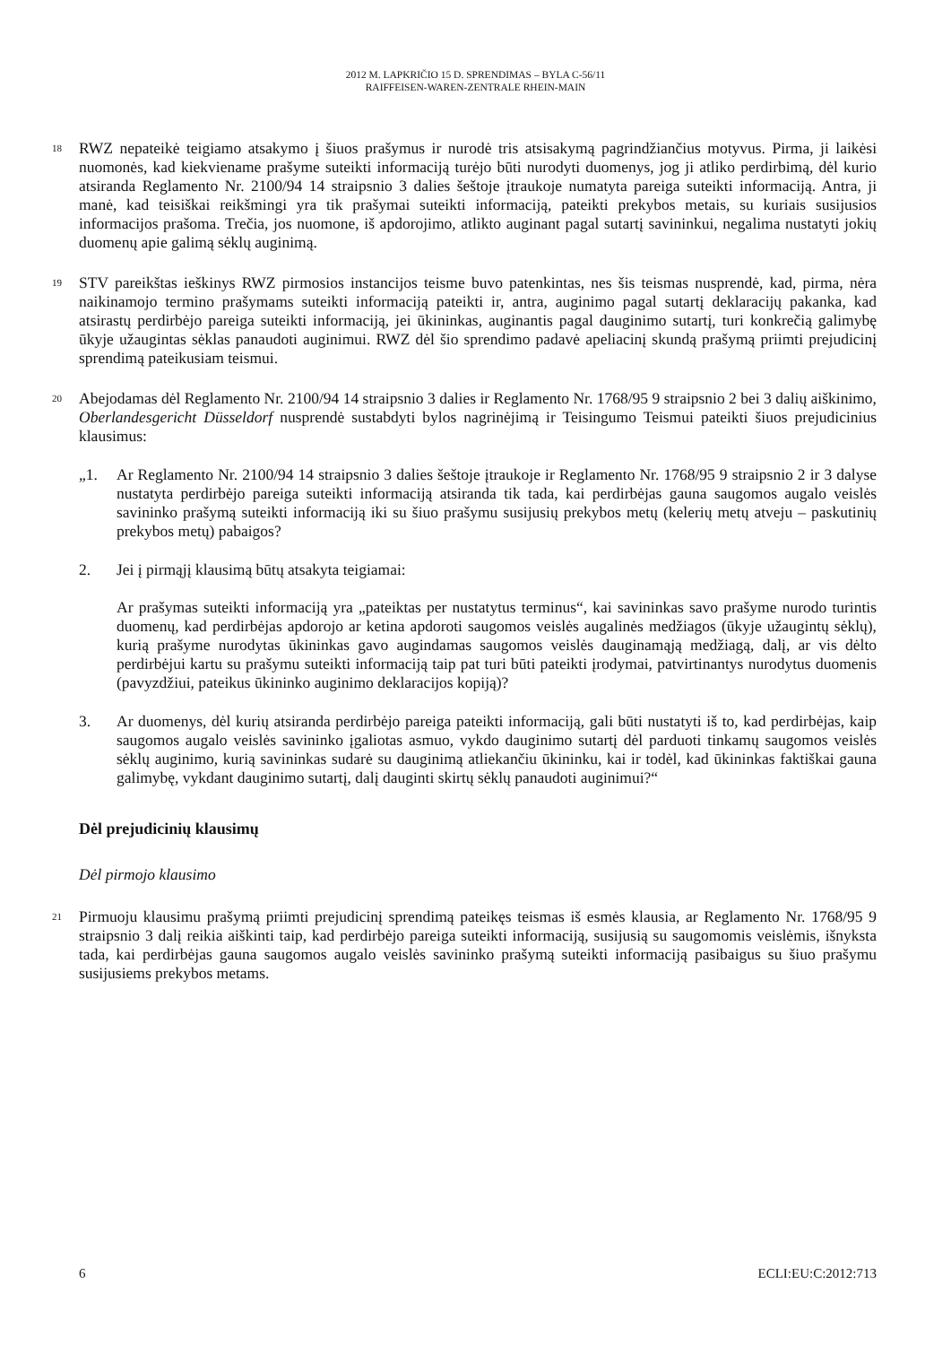2012 M. LAPKRIČIO 15 D. SPRENDIMAS – BYLA C-56/11
RAIFFEISEN-WAREN-ZENTRALE RHEIN-MAIN
18
RWZ nepateikė teigiamo atsakymo į šiuos prašymus ir nurodė tris atsisakymą pagrindžiančius motyvus. Pirma, ji laikėsi nuomonės, kad kiekviename prašyme suteikti informaciją turėjo būti nurodyti duomenys, jog ji atliko perdirbimą, dėl kurio atsiranda Reglamento Nr. 2100/94 14 straipsnio 3 dalies šeštoje įtraukoje numatyta pareiga suteikti informaciją. Antra, ji manė, kad teisiškai reikšmingi yra tik prašymai suteikti informaciją, pateikti prekybos metais, su kuriais susijusios informacijos prašoma. Trečia, jos nuomone, iš apdorojimo, atlikto auginant pagal sutartį savininkui, negalima nustatyti jokių duomenų apie galimą sėklų auginimą.
19
STV pareikštas ieškinys RWZ pirmosios instancijos teisme buvo patenkintas, nes šis teismas nusprendė, kad, pirma, nėra naikinamojo termino prašymams suteikti informaciją pateikti ir, antra, auginimo pagal sutartį deklaracijų pakanka, kad atsirastų perdirbėjo pareiga suteikti informaciją, jei ūkininkas, auginantis pagal dauginimo sutartį, turi konkrečią galimybę ūkyje užaugintas sėklas panaudoti auginimui. RWZ dėl šio sprendimo padavė apeliacinį skundą prašymą priimti prejudicinį sprendimą pateikusiam teismui.
20
Abejodamas dėl Reglamento Nr. 2100/94 14 straipsnio 3 dalies ir Reglamento Nr. 1768/95 9 straipsnio 2 bei 3 dalių aiškinimo, Oberlandesgericht Düsseldorf nusprendė sustabdyti bylos nagrinėjimą ir Teisingumo Teismui pateikti šiuos prejudicinius klausimus:
„1. Ar Reglamento Nr. 2100/94 14 straipsnio 3 dalies šeštoje įtraukoje ir Reglamento Nr. 1768/95 9 straipsnio 2 ir 3 dalyse nustatyta perdirbėjo pareiga suteikti informaciją atsiranda tik tada, kai perdirbėjas gauna saugomos augalo veislės savininko prašymą suteikti informaciją iki su šiuo prašymu susijusių prekybos metų (kelerių metų atveju – paskutinių prekybos metų) pabaigos?
2. Jei į pirmąjį klausimą būtų atsakyta teigiamai:
Ar prašymas suteikti informaciją yra „pateiktas per nustatytus terminus“, kai savininkas savo prašyme nurodo turintis duomenų, kad perdirbėjas apdorojo ar ketina apdoroti saugomos veislės augalinės medžiagos (ūkyje užaugintų sėklų), kurią prašyme nurodytas ūkininkas gavo augindamas saugomos veislės dauginamąją medžiagą, dalį, ar vis dėlto perdirbėjui kartu su prašymu suteikti informaciją taip pat turi būti pateikti įrodymai, patvirtinantys nurodytus duomenis (pavyzdžiui, pateikus ūkininko auginimo deklaracijos kopiją)?
3. Ar duomenys, dėl kurių atsiranda perdirbėjo pareiga pateikti informaciją, gali būti nustatyti iš to, kad perdirbėjas, kaip saugomos augalo veislės savininko įgaliotas asmuo, vykdo dauginimo sutartį dėl parduoti tinkamų saugomos veislės sėklų auginimo, kurią savininkas sudarė su dauginimą atliekančiu ūkininku, kai ir todėl, kad ūkininkas faktiškai gauna galimybę, vykdant dauginimo sutartį, dalį dauginti skirtų sėklų panaudoti auginimui?“
Dėl prejudicinių klausimų
Dėl pirmojo klausimo
21
Pirmuoju klausimu prašymą priimti prejudicinį sprendimą pateikęs teismas iš esmės klausia, ar Reglamento Nr. 1768/95 9 straipsnio 3 dalį reikia aiškinti taip, kad perdirbėjo pareiga suteikti informaciją, susijusią su saugomomis veislėmis, išnyksta tada, kai perdirbėjas gauna saugomos augalo veislės savininko prašymą suteikti informaciją pasibaigus su šiuo prašymu susijusiems prekybos metams.
6 ECLI:EU:C:2012:713